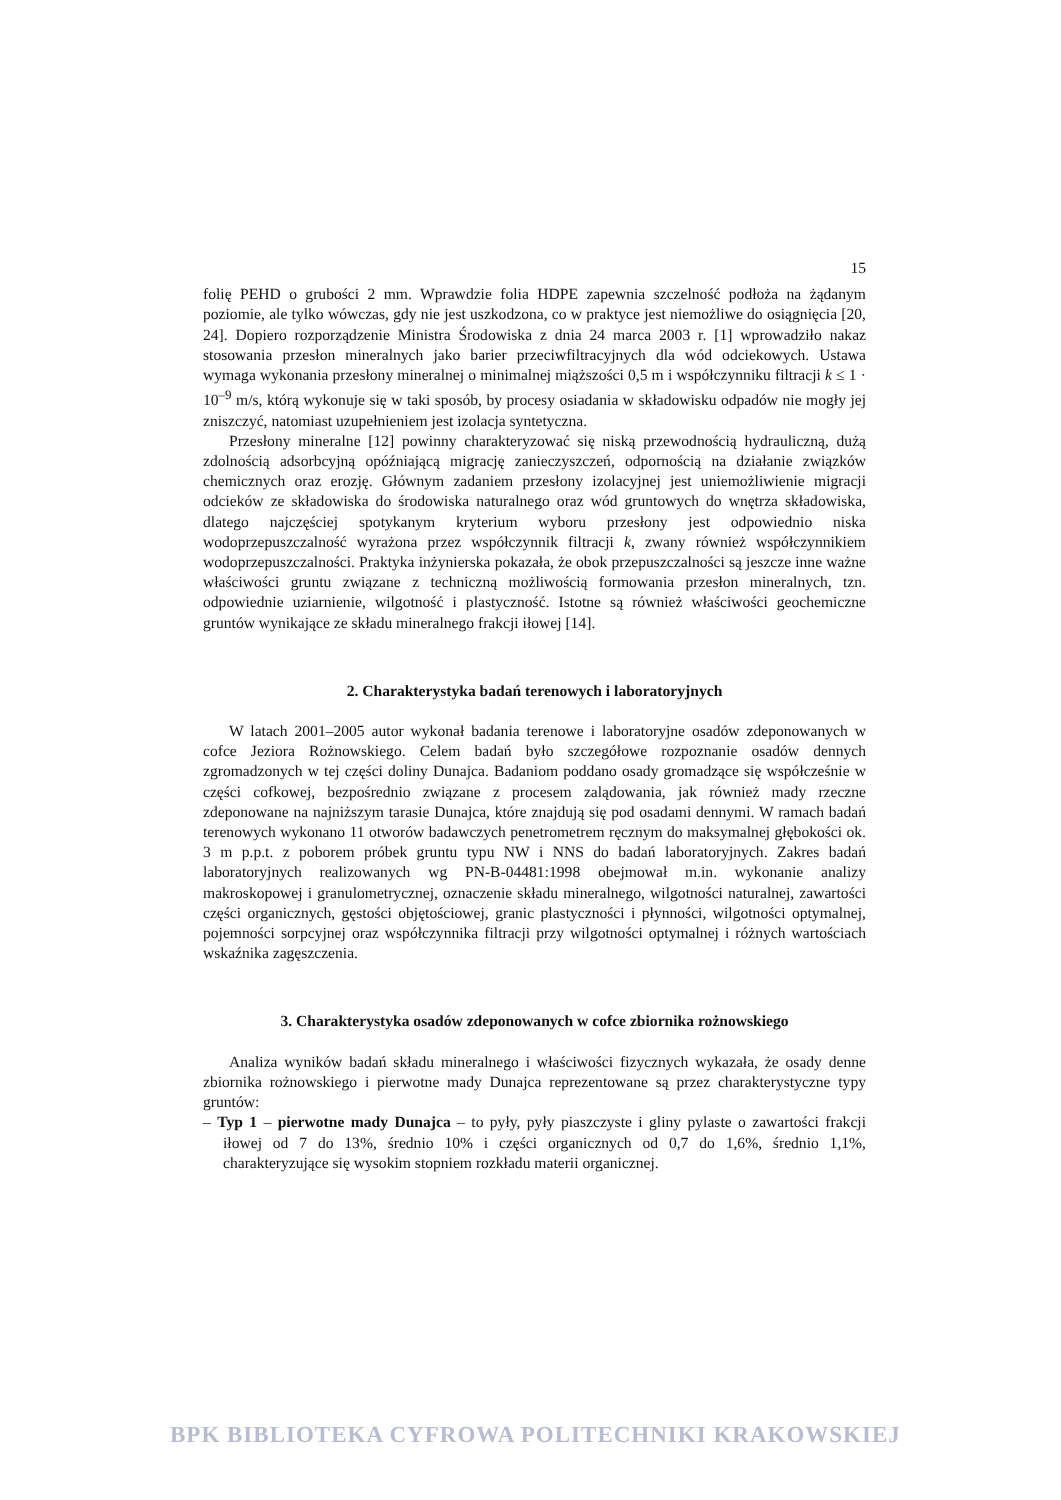15
folię PEHD o grubości 2 mm. Wprawdzie folia HDPE zapewnia szczelność podłoża na żądanym poziomie, ale tylko wówczas, gdy nie jest uszkodzona, co w praktyce jest niemożliwe do osiągnięcia [20, 24]. Dopiero rozporządzenie Ministra Środowiska z dnia 24 marca 2003 r. [1] wprowadziło nakaz stosowania przesłon mineralnych jako barier przeciwfiltracyjnych dla wód odciekowych. Ustawa wymaga wykonania przesłony mineralnej o minimalnej miąższości 0,5 m i współczynniku filtracji k ≤ 1 · 10<sup>–9</sup> m/s, którą wykonuje się w taki sposób, by procesy osiadania w składowisku odpadów nie mogły jej zniszczyć, natomiast uzupełnieniem jest izolacja syntetyczna.
Przesłony mineralne [12] powinny charakteryzować się niską przewodnością hydrauliczną, dużą zdolnością adsorbcyjną opóźniającą migrację zanieczyszczeń, odpornością na działanie związków chemicznych oraz erozję. Głównym zadaniem przesłony izolacyjnej jest uniemożliwienie migracji odcieków ze składowiska do środowiska naturalnego oraz wód gruntowych do wnętrza składowiska, dlatego najczęściej spotykanym kryterium wyboru przesłony jest odpowiednio niska wodoprzepuszczalność wyrażona przez współczynnik filtracji k, zwany również współczynnikiem wodoprzepuszczalności. Praktyka inżynierska pokazała, że obok przepuszczalności są jeszcze inne ważne właściwości gruntu związane z techniczną możliwością formowania przesłon mineralnych, tzn. odpowiednie uziarnienie, wilgotność i plastyczność. Istotne są również właściwości geochemiczne gruntów wynikające ze składu mineralnego frakcji iłowej [14].
2. Charakterystyka badań terenowych i laboratoryjnych
W latach 2001–2005 autor wykonał badania terenowe i laboratoryjne osadów zdeponowanych w cofce Jeziora Rożnowskiego. Celem badań było szczegółowe rozpoznanie osadów dennych zgromadzonych w tej części doliny Dunajca. Badaniom poddano osady gromadzące się współcześnie w części cofkowej, bezpośrednio związane z procesem zalądowania, jak również mady rzeczne zdeponowane na najniższym tarasie Dunajca, które znajdują się pod osadami dennymi. W ramach badań terenowych wykonano 11 otworów badawczych penetrometrem ręcznym do maksymalnej głębokości ok. 3 m p.p.t. z poborem próbek gruntu typu NW i NNS do badań laboratoryjnych. Zakres badań laboratoryjnych realizowanych wg PN-B-04481:1998 obejmował m.in. wykonanie analizy makroskopowej i granulometrycznej, oznaczenie składu mineralnego, wilgotności naturalnej, zawartości części organicznych, gęstości objętościowej, granic plastyczności i płynności, wilgotności optymalnej, pojemności sorpcyjnej oraz współczynnika filtracji przy wilgotności optymalnej i różnych wartościach wskaźnika zagęszczenia.
3. Charakterystyka osadów zdeponowanych w cofce zbiornika rożnowskiego
Analiza wyników badań składu mineralnego i właściwości fizycznych wykazała, że osady denne zbiornika rożnowskiego i pierwotne mady Dunajca reprezentowane są przez charakterystyczne typy gruntów:
– Typ 1 – pierwotne mady Dunajca – to pyły, pyły piaszczyste i gliny pylaste o zawartości frakcji iłowej od 7 do 13%, średnio 10% i części organicznych od 0,7 do 1,6%, średnio 1,1%, charakteryzujące się wysokim stopniem rozkładu materii organicznej.
BPK BIBLIOTEKA CYFROWA POLITECHNIKI KRAKOWSKIEJ